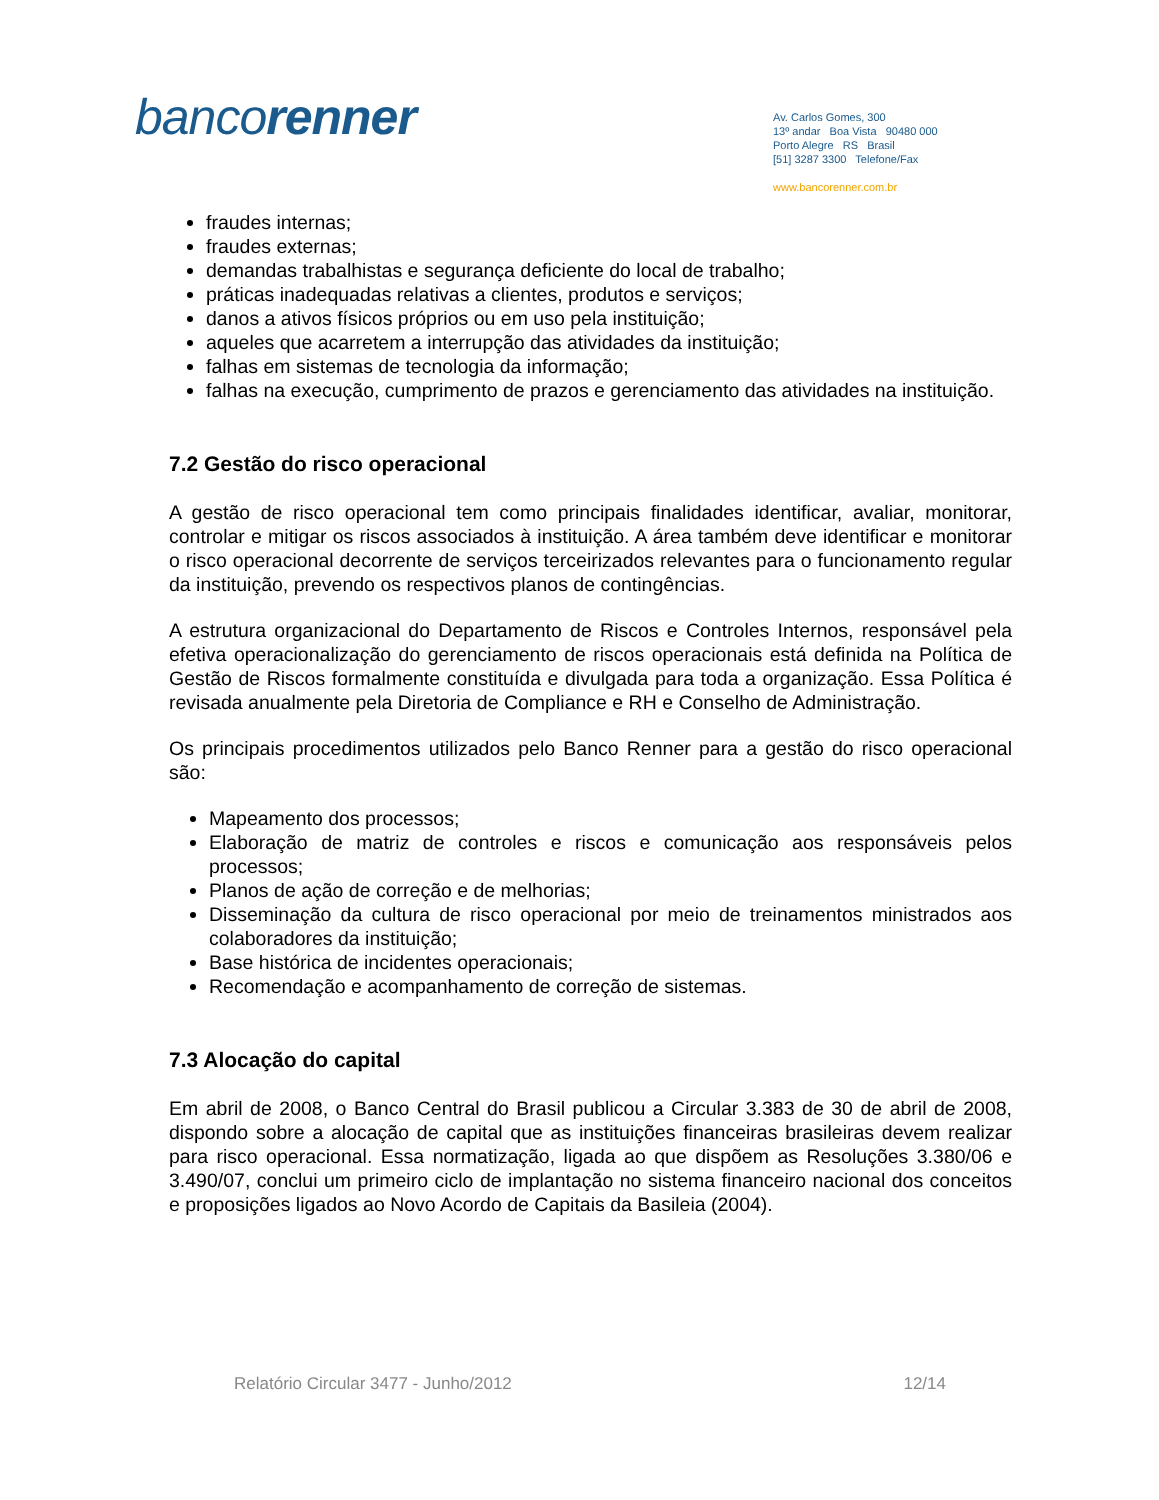bancorenner
Av. Carlos Gomes, 300
13º andar Boa Vista 90480 000
Porto Alegre RS Brasil
[51] 3287 3300 Telefone/Fax
www.bancorenner.com.br
fraudes internas;
fraudes externas;
demandas trabalhistas e segurança deficiente do local de trabalho;
práticas inadequadas relativas a clientes, produtos e serviços;
danos a ativos físicos próprios ou em uso pela instituição;
aqueles que acarretem a interrupção das atividades da instituição;
falhas em sistemas de tecnologia da informação;
falhas na execução, cumprimento de prazos e gerenciamento das atividades na instituição.
7.2 Gestão do risco operacional
A gestão de risco operacional tem como principais finalidades identificar, avaliar, monitorar, controlar e mitigar os riscos associados à instituição. A área também deve identificar e monitorar o risco operacional decorrente de serviços terceirizados relevantes para o funcionamento regular da instituição, prevendo os respectivos planos de contingências.
A estrutura organizacional do Departamento de Riscos e Controles Internos, responsável pela efetiva operacionalização do gerenciamento de riscos operacionais está definida na Política de Gestão de Riscos formalmente constituída e divulgada para toda a organização. Essa Política é revisada anualmente pela Diretoria de Compliance e RH e Conselho de Administração.
Os principais procedimentos utilizados pelo Banco Renner para a gestão do risco operacional são:
Mapeamento dos processos;
Elaboração de matriz de controles e riscos e comunicação aos responsáveis pelos processos;
Planos de ação de correção e de melhorias;
Disseminação da cultura de risco operacional por meio de treinamentos ministrados aos colaboradores da instituição;
Base histórica de incidentes operacionais;
Recomendação e acompanhamento de correção de sistemas.
7.3 Alocação do capital
Em abril de 2008, o Banco Central do Brasil publicou a Circular 3.383 de 30 de abril de 2008, dispondo sobre a alocação de capital que as instituições financeiras brasileiras devem realizar para risco operacional. Essa normatização, ligada ao que dispõem as Resoluções 3.380/06 e 3.490/07, conclui um primeiro ciclo de implantação no sistema financeiro nacional dos conceitos e proposições ligados ao Novo Acordo de Capitais da Basileia (2004).
Relatório Circular 3477 - Junho/2012 12/14